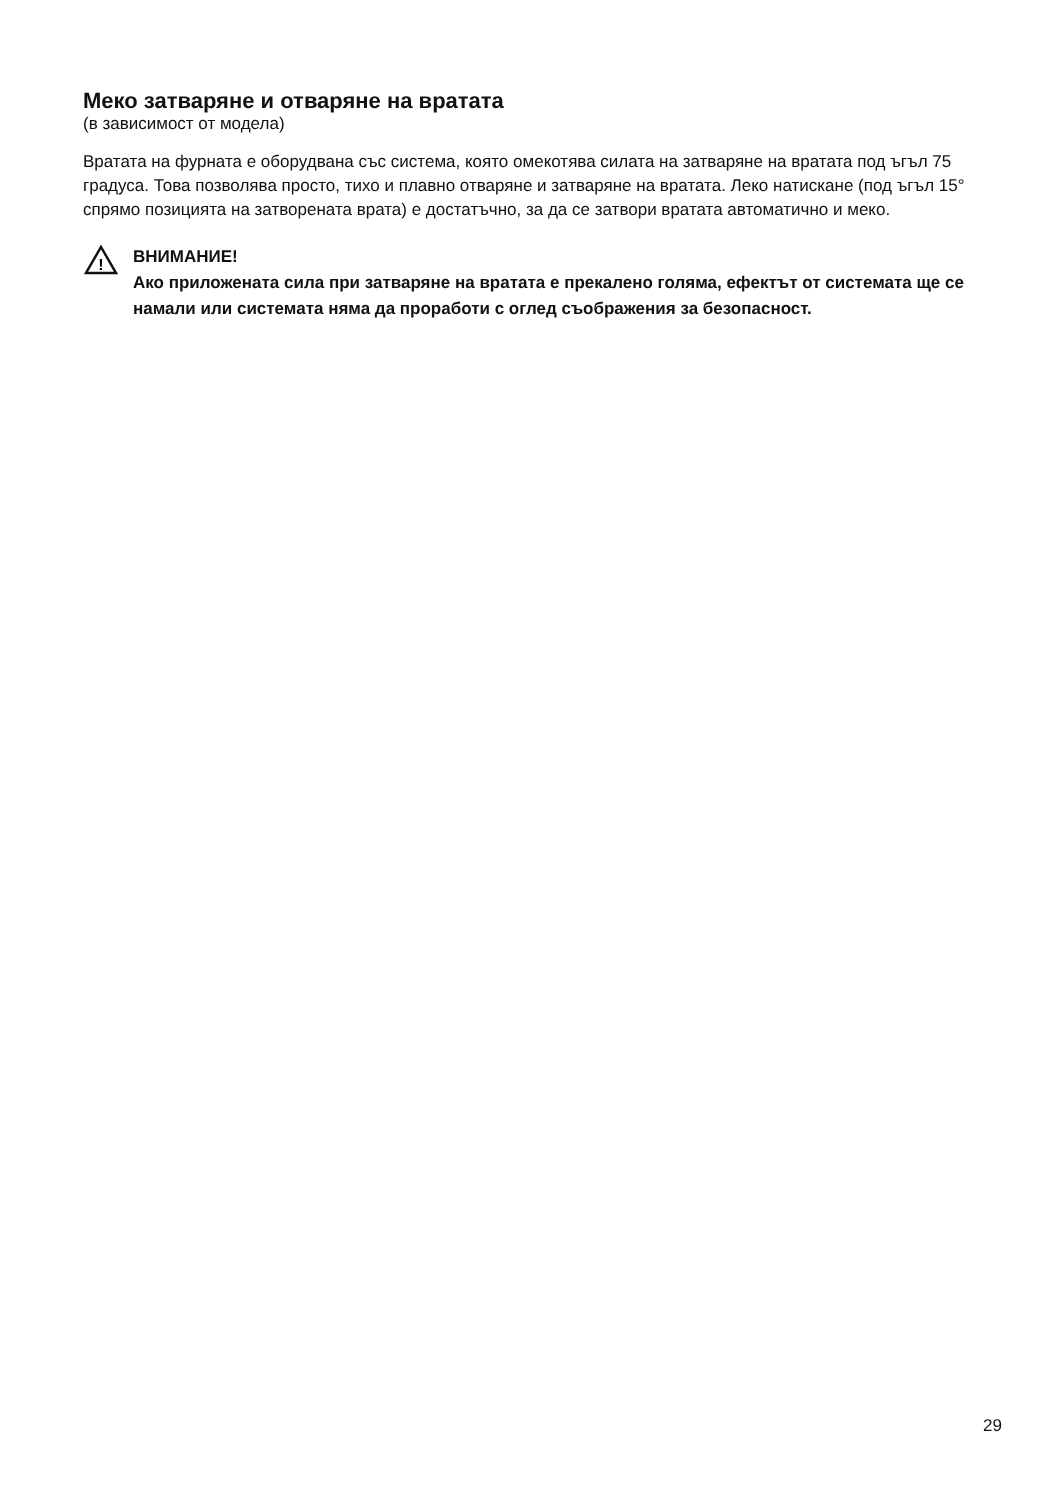Меко затваряне и отваряне на вратата
(в зависимост от модела)
Вратата на фурната е оборудвана със система, която омекотява силата на затваряне на вратата под ъгъл 75 градуса. Това позволява просто, тихо и плавно отваряне и затваряне на вратата. Леко натискане (под ъгъл 15° спрямо позицията на затворената врата) е достатъчно, за да се затвори вратата автоматично и меко.
!
ВНИМАНИЕ!
Ако приложената сила при затваряне на вратата е прекалено голяма, ефектът от системата ще се намали или системата няма да проработи с оглед съображения за безопасност.
29